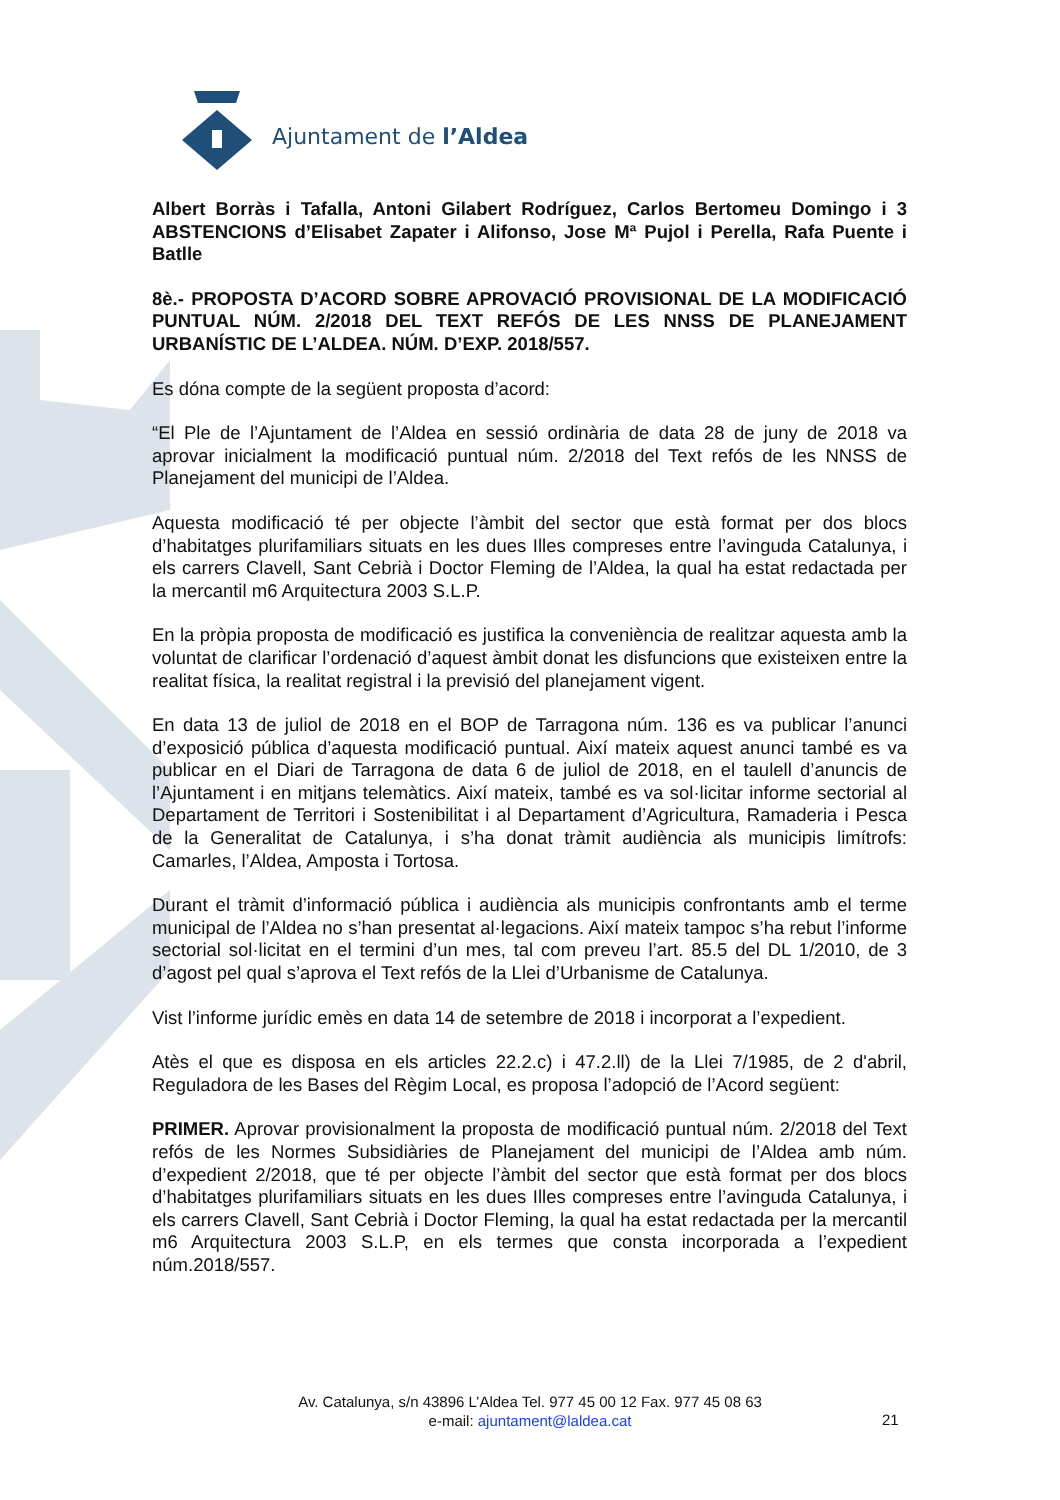Ajuntament de l’Aldea
Albert Borràs i Tafalla, Antoni Gilabert Rodríguez, Carlos Bertomeu Domingo i 3 ABSTENCIONS d’Elisabet Zapater i Alifonso, Jose Mª Pujol i Perella, Rafa Puente i Batlle
8è.- PROPOSTA D’ACORD SOBRE APROVACIÓ PROVISIONAL DE LA MODIFICACIÓ PUNTUAL NÚM. 2/2018 DEL TEXT REFÓS DE LES NNSS DE PLANEJAMENT URBANÍSTIC DE L’ALDEA. NÚM. D’EXP. 2018/557.
Es dóna compte de la següent proposta d’acord:
“El Ple de l’Ajuntament de l’Aldea en sessió ordinària de data 28 de juny de 2018 va aprovar inicialment la modificació puntual núm. 2/2018 del Text refós de les NNSS de Planejament del municipi de l’Aldea.
Aquesta modificació té per objecte l’àmbit del sector que està format per dos blocs d’habitatges plurifamiliars situats en les dues Illes compreses entre l’avinguda Catalunya, i els carrers Clavell, Sant Cebrià i Doctor Fleming de l’Aldea, la qual ha estat redactada per la mercantil m6 Arquitectura 2003 S.L.P.
En la pròpia proposta de modificació es justifica la conveniència de realitzar aquesta amb la voluntat de clarificar l’ordenació d’aquest àmbit donat les disfuncions que existeixen entre la realitat física, la realitat registral i la previsió del planejament vigent.
En data 13 de juliol de 2018 en el BOP de Tarragona núm. 136 es va publicar l’anunci d’exposició pública d’aquesta modificació puntual. Així mateix aquest anunci també es va publicar en el Diari de Tarragona de data 6 de juliol de 2018, en el taulell d’anuncis de l’Ajuntament i en mitjans telemàtics. Així mateix, també es va sol·licitar informe sectorial al Departament de Territori i Sostenibilitat i al Departament d’Agricultura, Ramaderia i Pesca de la Generalitat de Catalunya, i s’ha donat tràmit audiència als municipis limítrofs: Camarles, l’Aldea, Amposta i Tortosa.
Durant el tràmit d’informació pública i audiència als municipis confrontants amb el terme municipal de l’Aldea no s’han presentat al·legacions. Així mateix tampoc s’ha rebut l’informe sectorial sol·licitat en el termini d’un mes, tal com preveu l’art. 85.5 del DL 1/2010, de 3 d’agost pel qual s’aprova el Text refós de la Llei d’Urbanisme de Catalunya.
Vist l’informe jurídic emès en data 14 de setembre de 2018 i incorporat a l’expedient.
Atès el que es disposa en els articles 22.2.c) i 47.2.ll) de la Llei 7/1985, de 2 d'abril, Reguladora de les Bases del Règim Local, es proposa l’adopció de l’Acord següent:
PRIMER. Aprovar provisionalment la proposta de modificació puntual núm. 2/2018 del Text refós de les Normes Subsidiàries de Planejament del municipi de l’Aldea amb núm. d’expedient 2/2018, que té per objecte l’àmbit del sector que està format per dos blocs d’habitatges plurifamiliars situats en les dues Illes compreses entre l’avinguda Catalunya, i els carrers Clavell, Sant Cebrià i Doctor Fleming, la qual ha estat redactada per la mercantil m6 Arquitectura 2003 S.L.P, en els termes que consta incorporada a l’expedient núm.2018/557.
Av. Catalunya, s/n 43896 L’Aldea Tel. 977 45 00 12 Fax. 977 45 08 63
e-mail: ajuntament@laldea.cat
21